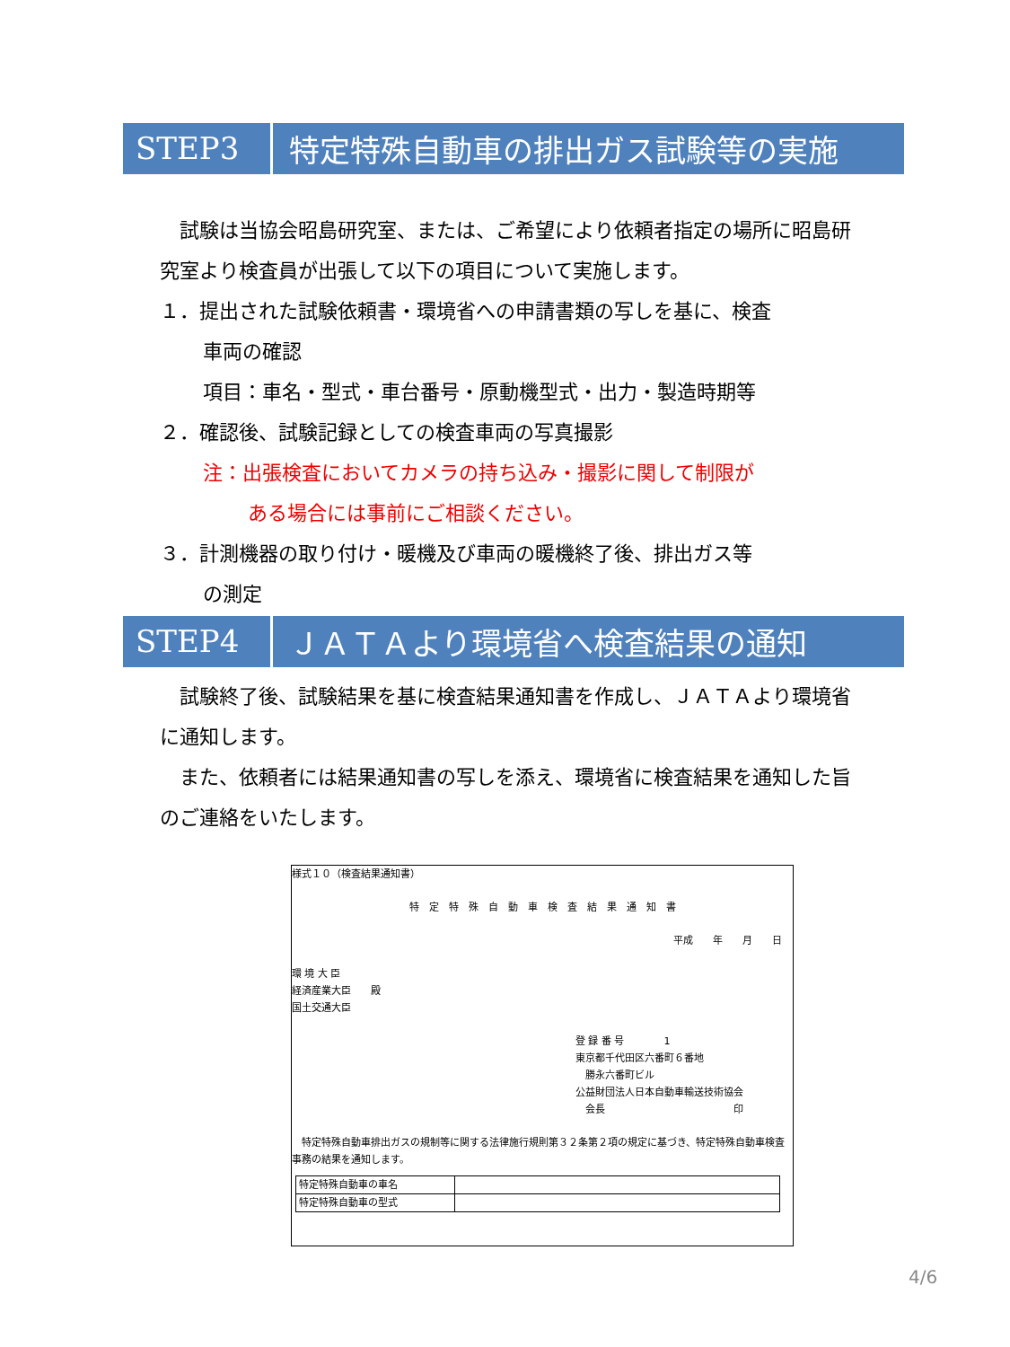STEP3
特定特殊自動車の排出ガス試験等の実施
　試験は当協会昭島研究室、または、ご希望により依頼者指定の場所に昭島研究室より検査員が出張して以下の項目について実施します。
１．提出された試験依頼書・環境省への申請書類の写しを基に、検査
車両の確認
項目：車名・型式・車台番号・原動機型式・出力・製造時期等
２．確認後、試験記録としての検査車両の写真撮影
注：出張検査においてカメラの持ち込み・撮影に関して制限が
ある場合には事前にご相談ください。
３．計測機器の取り付け・暖機及び車両の暖機終了後、排出ガス等
の測定
STEP4
ＪＡＴＡより環境省へ検査結果の通知
　試験終了後、試験結果を基に検査結果通知書を作成し、ＪＡＴＡより環境省に通知します。
　また、依頼者には結果通知書の写しを添え、環境省に検査結果を通知した旨のご連絡をいたします。
様式１０（検査結果通知書）
特　定　特　殊　自　動　車　検　査　結　果　通　知　書
平成　　年　　月　　日
環 境 大 臣
経済産業大臣　　殿
国土交通大臣
登 録 番 号　　　　1
東京都千代田区六番町６番地
　勝永六番町ビル
公益財団法人日本自動車輸送技術協会
　会長　　　　　　　　　　　　　印
　特定特殊自動車排出ガスの規制等に関する法律施行規則第３２条第２項の規定に基づき、特定特殊自動車検査事務の結果を通知します。
| 特定特殊自動車の車名 | |
| 特定特殊自動車の型式 | |
4/6